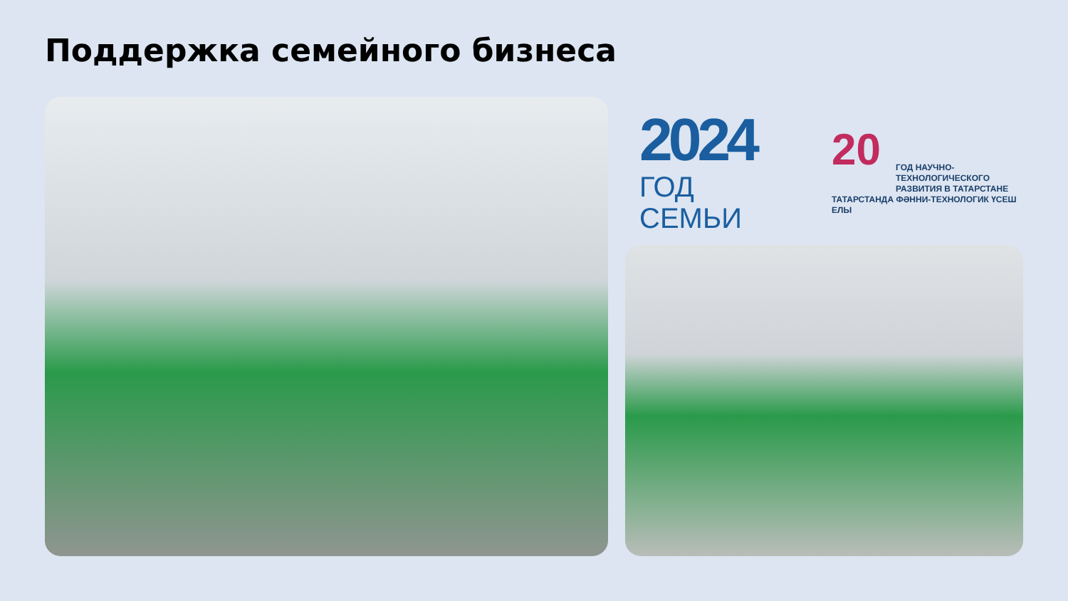Поддержка семейного бизнеса
2024
ГОД СЕМЬИ
20
ГОД НАУЧНО-ТЕХНОЛОГИЧЕСКОГО РАЗВИТИЯ В ТАТАРСТАНЕ
ТАТАРСТАНДА ФӘННИ-ТЕХНОЛОГИК ҮСЕШ ЕЛЫ